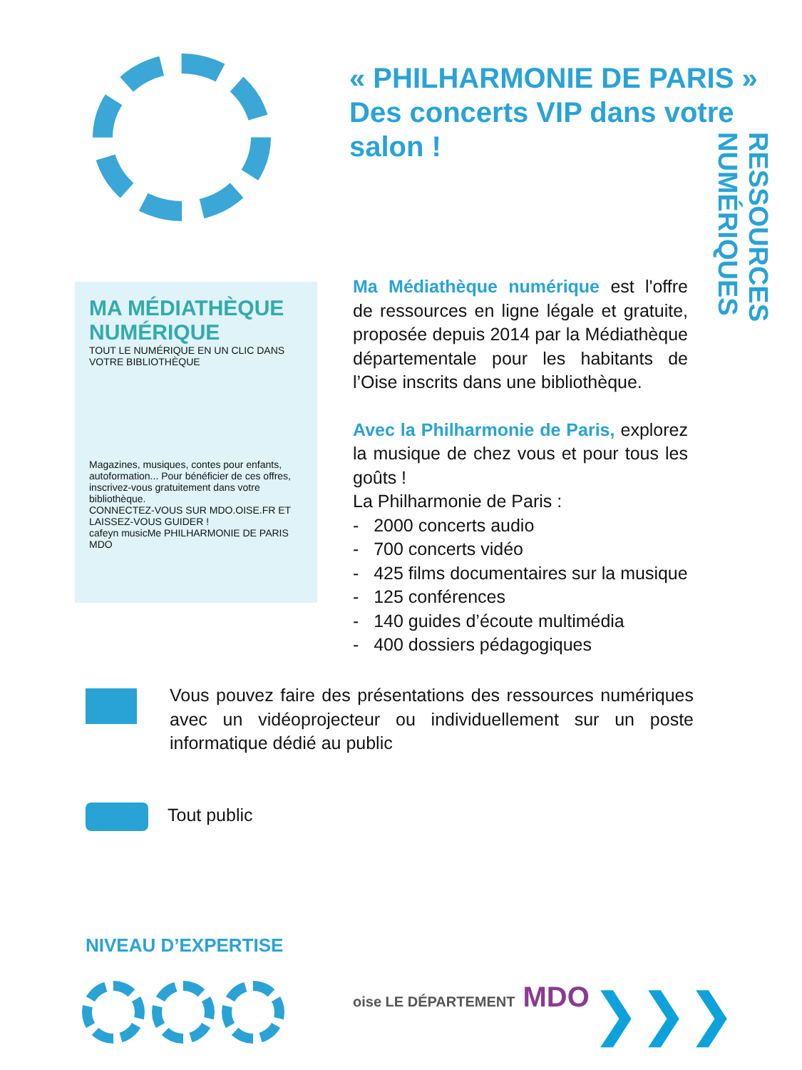« PHILHARMONIE DE PARIS »
Des concerts VIP dans votre salon !
RESSOURCES NUMÉRIQUES
MA MÉDIATHÈQUE NUMÉRIQUE
TOUT LE NUMÉRIQUE EN UN CLIC DANS VOTRE BIBLIOTHÈQUE
Magazines, musiques, contes pour enfants, autoformation... Pour bénéficier de ces offres, inscrivez-vous gratuitement dans votre bibliothèque.
CONNECTEZ-VOUS SUR MDO.OISE.FR ET LAISSEZ-VOUS GUIDER !
cafeyn musicMe PHILHARMONIE DE PARIS MDO
Ma Médiathèque numérique est l'offre de ressources en ligne légale et gratuite, proposée depuis 2014 par la Médiathèque départementale pour les habitants de l’Oise inscrits dans une bibliothèque.
Avec la Philharmonie de Paris, explorez la musique de chez vous et pour tous les goûts !
La Philharmonie de Paris :
- 2000 concerts audio
- 700 concerts vidéo
- 425 films documentaires sur la musique
- 125 conférences
- 140 guides d’écoute multimédia
- 400 dossiers pédagogiques
Vous pouvez faire des présentations des ressources numériques avec un vidéoprojecteur ou individuellement sur un poste informatique dédié au public
Tout public
NIVEAU D’EXPERTISE
oise LE DÉPARTEMENT MDO ❯❯❯